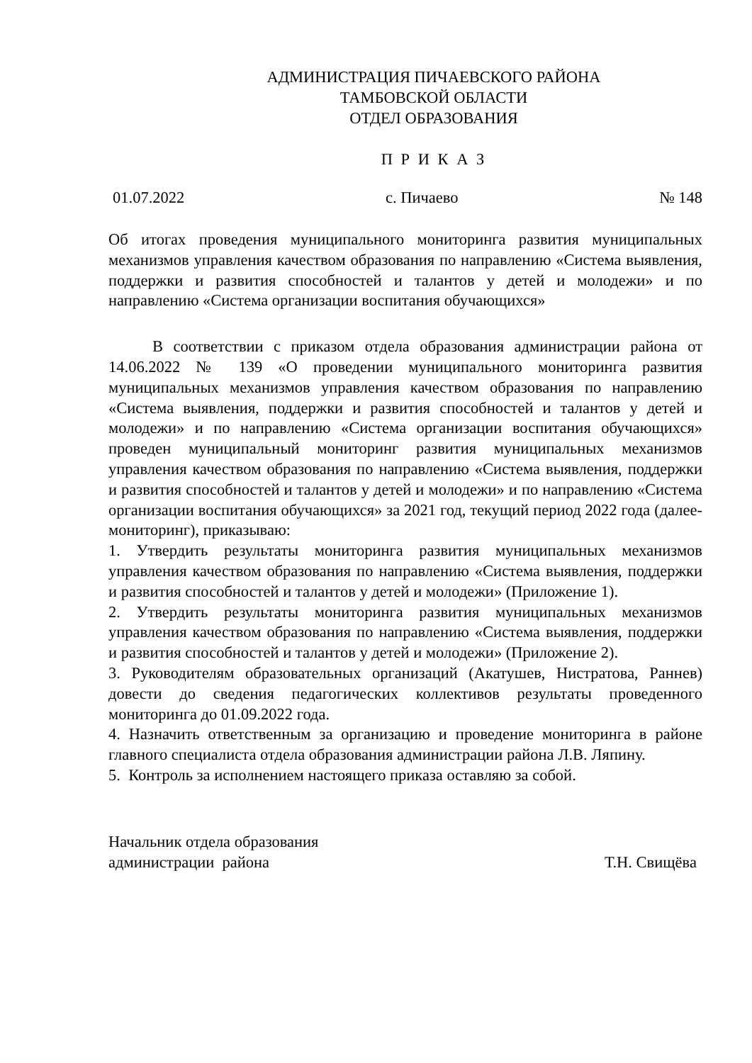АДМИНИСТРАЦИЯ ПИЧАЕВСКОГО РАЙОНА
ТАМБОВСКОЙ ОБЛАСТИ
ОТДЕЛ ОБРАЗОВАНИЯ
П Р И К А З
01.07.2022 с. Пичаево № 148
Об итогах проведения муниципального мониторинга развития муниципальных механизмов управления качеством образования по направлению «Система выявления, поддержки и развития способностей и талантов у детей и молодежи» и по направлению «Система организации воспитания обучающихся»
В соответствии с приказом отдела образования администрации района от 14.06.2022 № 139 «О проведении муниципального мониторинга развития муниципальных механизмов управления качеством образования по направлению «Система выявления, поддержки и развития способностей и талантов у детей и молодежи» и по направлению «Система организации воспитания обучающихся» проведен муниципальный мониторинг развития муниципальных механизмов управления качеством образования по направлению «Система выявления, поддержки и развития способностей и талантов у детей и молодежи» и по направлению «Система организации воспитания обучающихся» за 2021 год, текущий период 2022 года (далее-мониторинг), приказываю:
1. Утвердить результаты мониторинга развития муниципальных механизмов управления качеством образования по направлению «Система выявления, поддержки и развития способностей и талантов у детей и молодежи» (Приложение 1).
2. Утвердить результаты мониторинга развития муниципальных механизмов управления качеством образования по направлению «Система выявления, поддержки и развития способностей и талантов у детей и молодежи» (Приложение 2).
3. Руководителям образовательных организаций (Акатушев, Нистратова, Раннев) довести до сведения педагогических коллективов результаты проведенного мониторинга до 01.09.2022 года.
4. Назначить ответственным за организацию и проведение мониторинга в районе главного специалиста отдела образования администрации района Л.В. Ляпину.
5. Контроль за исполнением настоящего приказа оставляю за собой.
Начальник отдела образования
администрации района
Т.Н. Свищёва